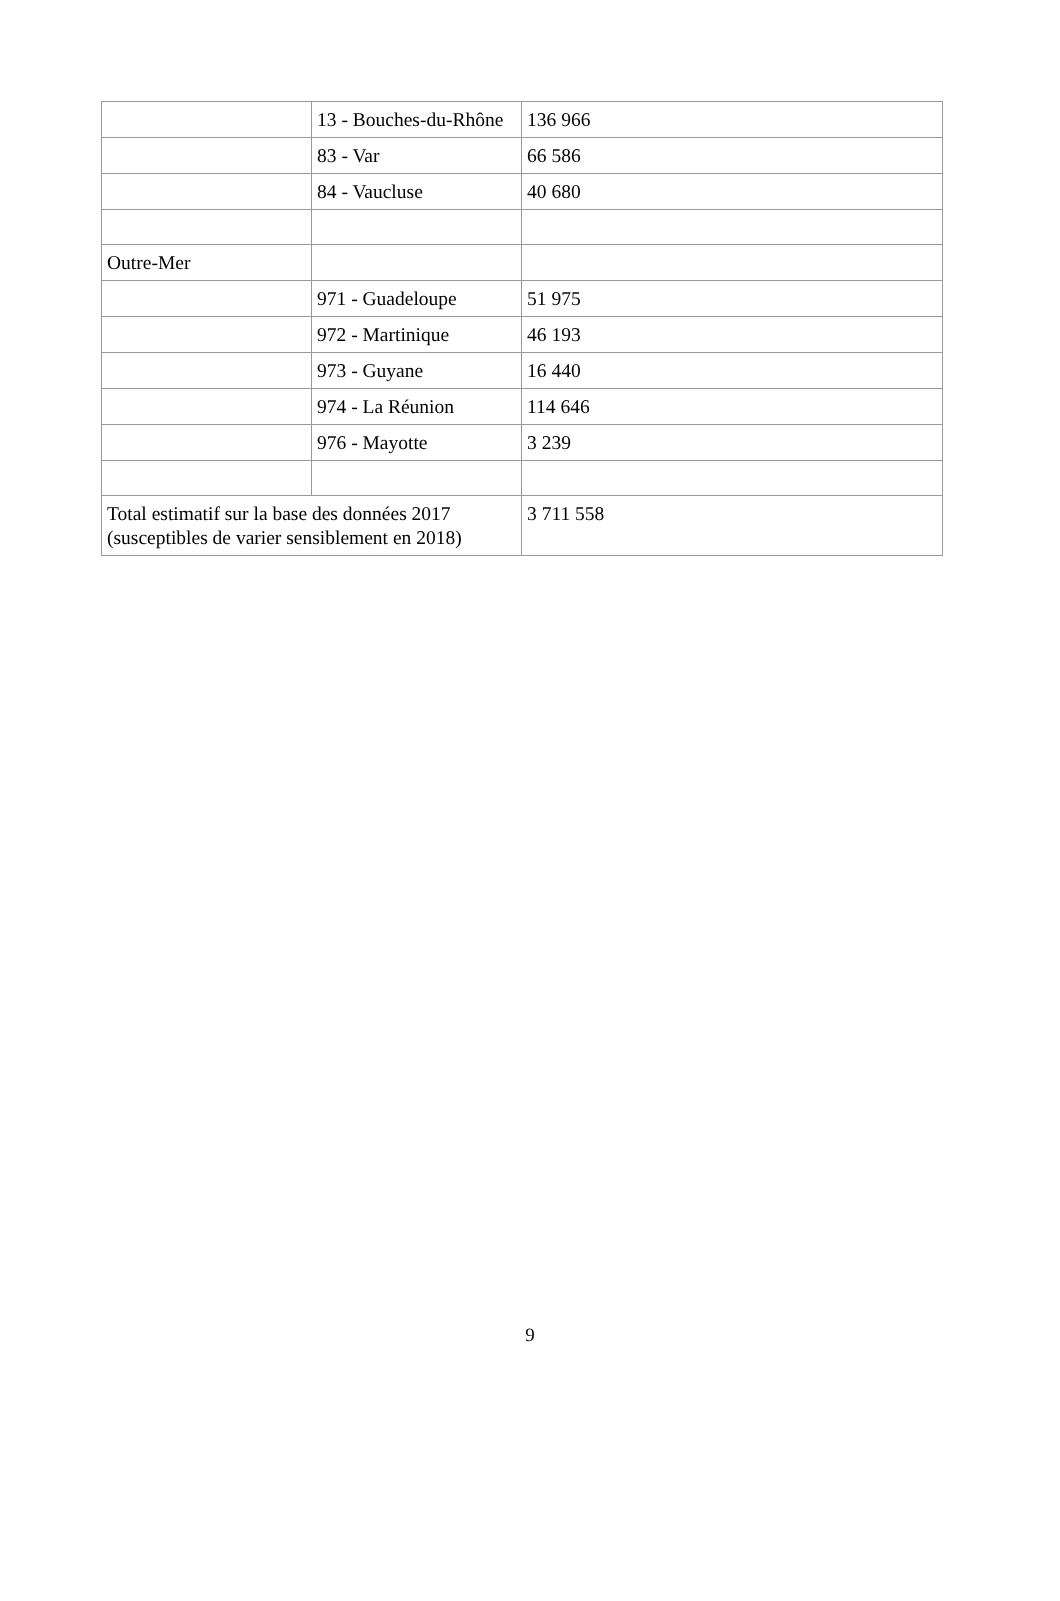| | 13 - Bouches-du-Rhône | 136 966 |
| | 83 - Var | 66 586 |
| | 84 - Vaucluse | 40 680 |
| Outre-Mer | | |
| | 971 - Guadeloupe | 51 975 |
| | 972 - Martinique | 46 193 |
| | 973 - Guyane | 16 440 |
| | 974 - La Réunion | 114 646 |
| | 976 - Mayotte | 3 239 |
| Total estimatif sur la base des données 2017 (susceptibles de varier sensiblement en 2018) | | 3 711 558 |
9